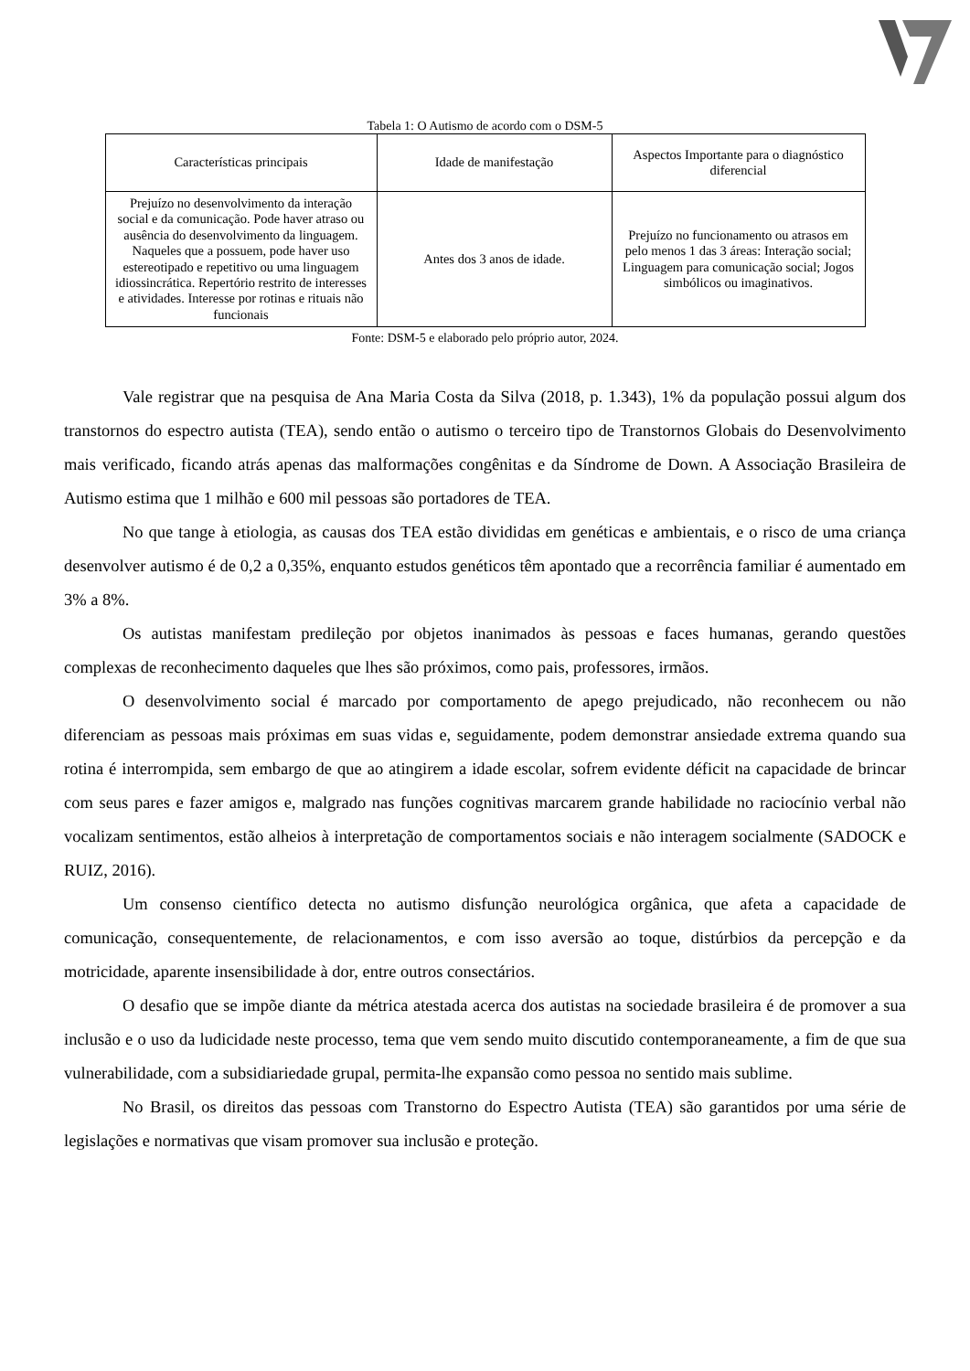Tabela 1: O Autismo de acordo com o DSM-5
| Características principais | Idade de manifestação | Aspectos Importante para o diagnóstico diferencial |
| --- | --- | --- |
| Prejuízo no desenvolvimento da interação social e da comunicação. Pode haver atraso ou ausência do desenvolvimento da linguagem. Naqueles que a possuem, pode haver uso estereotipado e repetitivo ou uma linguagem idiossincrática. Repertório restrito de interesses e atividades. Interesse por rotinas e rituais não funcionais | Antes dos 3 anos de idade. | Prejuízo no funcionamento ou atrasos em pelo menos 1 das 3 áreas: Interação social; Linguagem para comunicação social; Jogos simbólicos ou imaginativos. |
Fonte: DSM-5 e elaborado pelo próprio autor, 2024.
Vale registrar que na pesquisa de Ana Maria Costa da Silva (2018, p. 1.343), 1% da população possui algum dos transtornos do espectro autista (TEA), sendo então o autismo o terceiro tipo de Transtornos Globais do Desenvolvimento mais verificado, ficando atrás apenas das malformações congênitas e da Síndrome de Down. A Associação Brasileira de Autismo estima que 1 milhão e 600 mil pessoas são portadores de TEA.
No que tange à etiologia, as causas dos TEA estão divididas em genéticas e ambientais, e o risco de uma criança desenvolver autismo é de 0,2 a 0,35%, enquanto estudos genéticos têm apontado que a recorrência familiar é aumentado em 3% a 8%.
Os autistas manifestam predileção por objetos inanimados às pessoas e faces humanas, gerando questões complexas de reconhecimento daqueles que lhes são próximos, como pais, professores, irmãos.
O desenvolvimento social é marcado por comportamento de apego prejudicado, não reconhecem ou não diferenciam as pessoas mais próximas em suas vidas e, seguidamente, podem demonstrar ansiedade extrema quando sua rotina é interrompida, sem embargo de que ao atingirem a idade escolar, sofrem evidente déficit na capacidade de brincar com seus pares e fazer amigos e, malgrado nas funções cognitivas marcarem grande habilidade no raciocínio verbal não vocalizam sentimentos, estão alheios à interpretação de comportamentos sociais e não interagem socialmente (SADOCK e RUIZ, 2016).
Um consenso científico detecta no autismo disfunção neurológica orgânica, que afeta a capacidade de comunicação, consequentemente, de relacionamentos, e com isso aversão ao toque, distúrbios da percepção e da motricidade, aparente insensibilidade à dor, entre outros consectários.
O desafio que se impõe diante da métrica atestada acerca dos autistas na sociedade brasileira é de promover a sua inclusão e o uso da ludicidade neste processo, tema que vem sendo muito discutido contemporaneamente, a fim de que sua vulnerabilidade, com a subsidiariedade grupal, permita-lhe expansão como pessoa no sentido mais sublime.
No Brasil, os direitos das pessoas com Transtorno do Espectro Autista (TEA) são garantidos por uma série de legislações e normativas que visam promover sua inclusão e proteção.